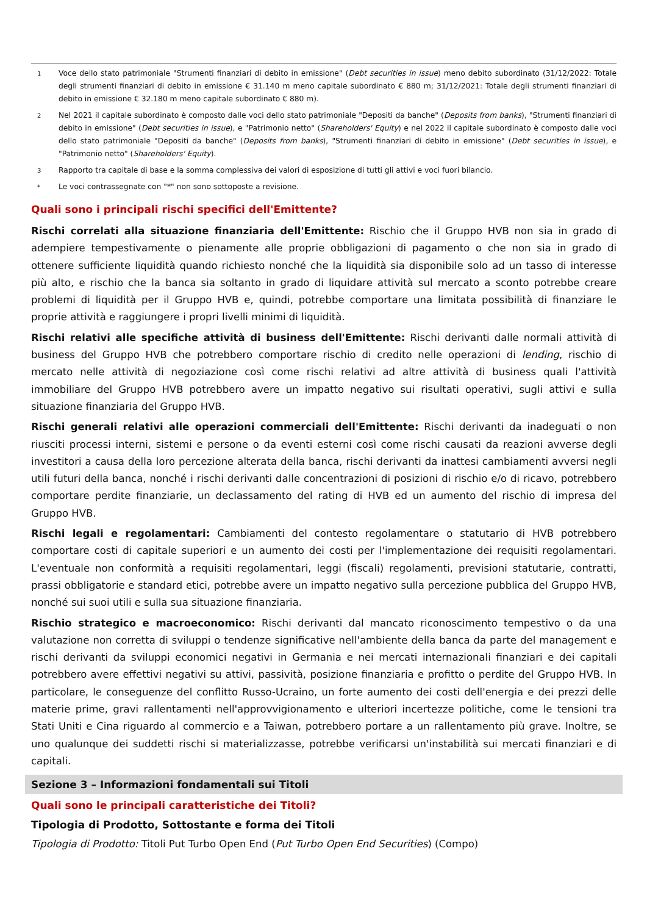1 Voce dello stato patrimoniale "Strumenti finanziari di debito in emissione" (Debt securities in issue) meno debito subordinato (31/12/2022: Totale degli strumenti finanziari di debito in emissione € 31.140 m meno capitale subordinato € 880 m; 31/12/2021: Totale degli strumenti finanziari di debito in emissione € 32.180 m meno capitale subordinato € 880 m).
2 Nel 2021 il capitale subordinato è composto dalle voci dello stato patrimoniale "Depositi da banche" (Deposits from banks), "Strumenti finanziari di debito in emissione" (Debt securities in issue), e "Patrimonio netto" (Shareholders' Equity) e nel 2022 il capitale subordinato è composto dalle voci dello stato patrimoniale "Depositi da banche" (Deposits from banks), "Strumenti finanziari di debito in emissione" (Debt securities in issue), e "Patrimonio netto" (Shareholders' Equity).
3 Rapporto tra capitale di base e la somma complessiva dei valori di esposizione di tutti gli attivi e voci fuori bilancio.
* Le voci contrassegnate con "*" non sono sottoposte a revisione.
Quali sono i principali rischi specifici dell'Emittente?
Rischi correlati alla situazione finanziaria dell'Emittente: Rischio che il Gruppo HVB non sia in grado di adempiere tempestivamente o pienamente alle proprie obbligazioni di pagamento o che non sia in grado di ottenere sufficiente liquidità quando richiesto nonché che la liquidità sia disponibile solo ad un tasso di interesse più alto, e rischio che la banca sia soltanto in grado di liquidare attività sul mercato a sconto potrebbe creare problemi di liquidità per il Gruppo HVB e, quindi, potrebbe comportare una limitata possibilità di finanziare le proprie attività e raggiungere i propri livelli minimi di liquidità.
Rischi relativi alle specifiche attività di business dell'Emittente: Rischi derivanti dalle normali attività di business del Gruppo HVB che potrebbero comportare rischio di credito nelle operazioni di lending, rischio di mercato nelle attività di negoziazione così come rischi relativi ad altre attività di business quali l'attività immobiliare del Gruppo HVB potrebbero avere un impatto negativo sui risultati operativi, sugli attivi e sulla situazione finanziaria del Gruppo HVB.
Rischi generali relativi alle operazioni commerciali dell'Emittente: Rischi derivanti da inadeguati o non riusciti processi interni, sistemi e persone o da eventi esterni così come rischi causati da reazioni avverse degli investitori a causa della loro percezione alterata della banca, rischi derivanti da inattesi cambiamenti avversi negli utili futuri della banca, nonché i rischi derivanti dalle concentrazioni di posizioni di rischio e/o di ricavo, potrebbero comportare perdite finanziarie, un declassamento del rating di HVB ed un aumento del rischio di impresa del Gruppo HVB.
Rischi legali e regolamentari: Cambiamenti del contesto regolamentare o statutario di HVB potrebbero comportare costi di capitale superiori e un aumento dei costi per l'implementazione dei requisiti regolamentari. L'eventuale non conformità a requisiti regolamentari, leggi (fiscali) regolamenti, previsioni statutarie, contratti, prassi obbligatorie e standard etici, potrebbe avere un impatto negativo sulla percezione pubblica del Gruppo HVB, nonché sui suoi utili e sulla sua situazione finanziaria.
Rischio strategico e macroeconomico: Rischi derivanti dal mancato riconoscimento tempestivo o da una valutazione non corretta di sviluppi o tendenze significative nell'ambiente della banca da parte del management e rischi derivanti da sviluppi economici negativi in Germania e nei mercati internazionali finanziari e dei capitali potrebbero avere effettivi negativi su attivi, passività, posizione finanziaria e profitto o perdite del Gruppo HVB. In particolare, le conseguenze del conflitto Russo-Ucraino, un forte aumento dei costi dell'energia e dei prezzi delle materie prime, gravi rallentamenti nell'approvvigionamento e ulteriori incertezze politiche, come le tensioni tra Stati Uniti e Cina riguardo al commercio e a Taiwan, potrebbero portare a un rallentamento più grave. Inoltre, se uno qualunque dei suddetti rischi si materializzasse, potrebbe verificarsi un'instabilità sui mercati finanziari e di capitali.
Sezione 3 – Informazioni fondamentali sui Titoli
Quali sono le principali caratteristiche dei Titoli?
Tipologia di Prodotto, Sottostante e forma dei Titoli
Tipologia di Prodotto: Titoli Put Turbo Open End (Put Turbo Open End Securities) (Compo)